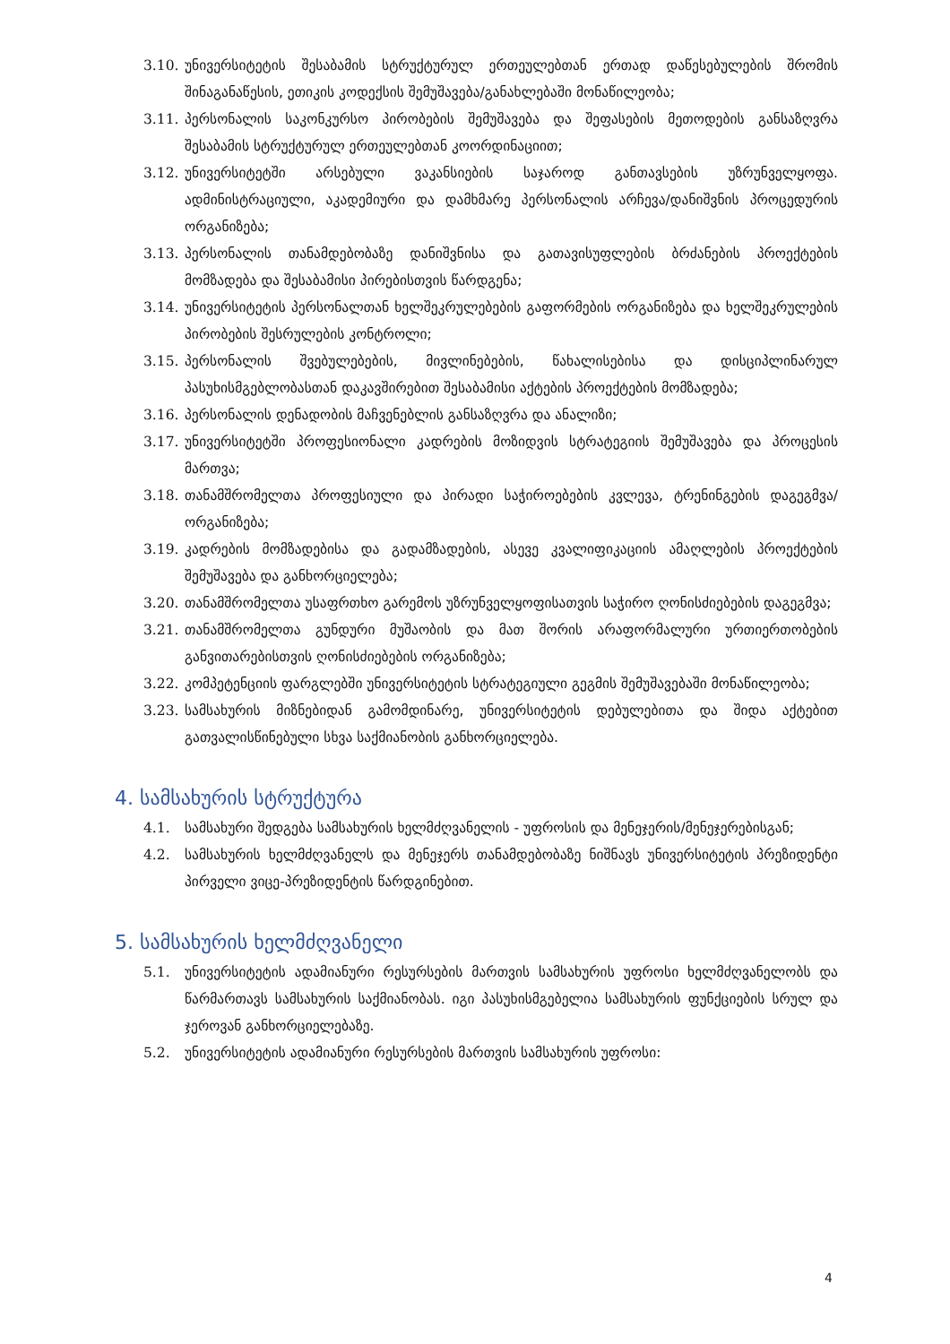3.10. უნივერსიტეტის შესაბამის სტრუქტურულ ერთეულებთან ერთად დაწესებულების შრომის შინაგანაწესის, ეთიკის კოდექსის შემუშავება/განახლებაში მონაწილეობა;
3.11. პერსონალის საკონკურსო პირობების შემუშავება და შეფასების მეთოდების განსაზღვრა შესაბამის სტრუქტურულ ერთეულებთან კოორდინაციით;
3.12. უნივერსიტეტში არსებული ვაკანსიების საჯაროდ განთავსების უზრუნველყოფა. ადმინისტრაციული, აკადემიური და დამხმარე პერსონალის არჩევა/დანიშვნის პროცედურის ორგანიზება;
3.13. პერსონალის თანამდებობაზე დანიშვნისა და გათავისუფლების ბრძანების პროექტების მომზადება და შესაბამისი პირებისთვის წარდგენა;
3.14. უნივერსიტეტის პერსონალთან ხელშეკრულებების გაფორმების ორგანიზება და ხელშეკრულების პირობების შესრულების კონტროლი;
3.15. პერსონალის შვებულებების, მივლინებების, წახალისებისა და დისციპლინარულ პასუხისმგებლობასთან დაკავშირებით შესაბამისი აქტების პროექტების მომზადება;
3.16. პერსონალის დენადობის მაჩვენებლის განსაზღვრა და ანალიზი;
3.17. უნივერსიტეტში პროფესიონალი კადრების მოზიდვის სტრატეგიის შემუშავება და პროცესის მართვა;
3.18. თანამშრომელთა პროფესიული და პირადი საჭიროებების კვლევა, ტრენინგების დაგეგმვა/ორგანიზება;
3.19. კადრების მომზადებისა და გადამზადების, ასევე კვალიფიკაციის ამაღლების პროექტების შემუშავება და განხორციელება;
3.20. თანამშრომელთა უსაფრთხო გარემოს უზრუნველყოფისათვის საჭირო ღონისძიებების დაგეგმვა;
3.21. თანამშრომელთა გუნდური მუშაობის და მათ შორის არაფორმალური ურთიერთობების განვითარებისთვის ღონისძიებების ორგანიზება;
3.22. კომპეტენციის ფარგლებში უნივერსიტეტის სტრატეგიული გეგმის შემუშავებაში მონაწილეობა;
3.23. სამსახურის მიზნებიდან გამომდინარე, უნივერსიტეტის დებულებითა და შიდა აქტებით გათვალისწინებული სხვა საქმიანობის განხორციელება.
4. სამსახურის სტრუქტურა
4.1. სამსახური შედგება სამსახურის ხელმძღვანელის - უფროსის და მენეჯერის/მენეჯერებისგან;
4.2. სამსახურის ხელმძღვანელს და მენეჯერს თანამდებობაზე ნიშნავს უნივერსიტეტის პრეზიდენტი პირველი ვიცე-პრეზიდენტის წარდგინებით.
5. სამსახურის ხელმძღვანელი
5.1. უნივერსიტეტის ადამიანური რესურსების მართვის სამსახურის უფროსი ხელმძღვანელობს და წარმართავს სამსახურის საქმიანობას. იგი პასუხისმგებელია სამსახურის ფუნქციების სრულ და ჯეროვან განხორციელებაზე.
5.2. უნივერსიტეტის ადამიანური რესურსების მართვის სამსახურის უფროსი:
4